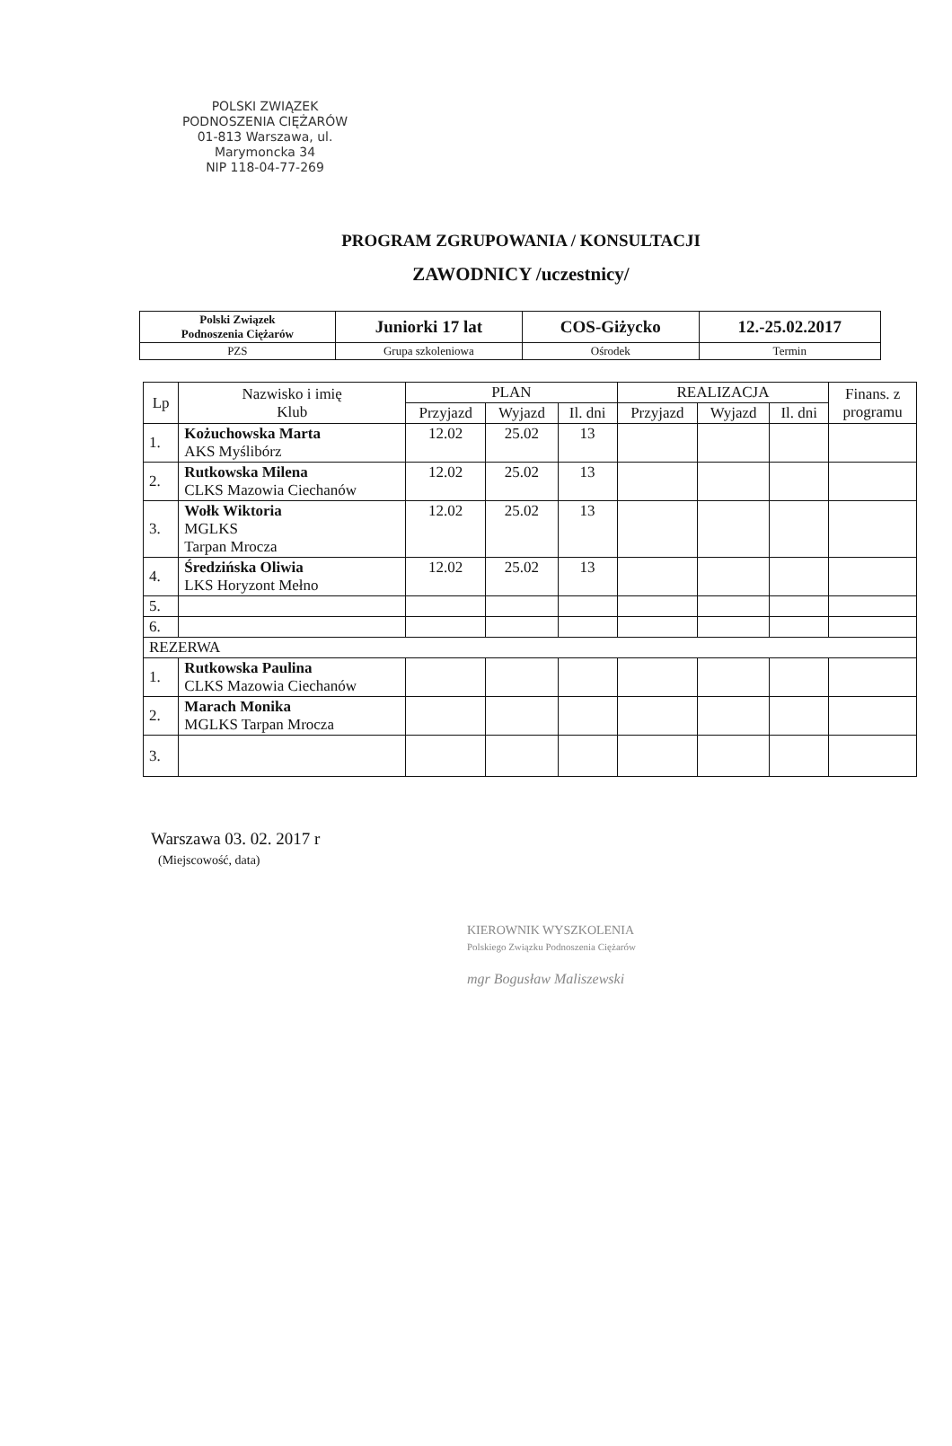POLSKI ZWIĄZEK
PODNOSZENIA CIĘŻARÓW
01-813 Warszawa, ul. Marymoncka 34
NIP 118-04-77-269
PROGRAM ZGRUPOWANIA / KONSULTACJI
ZAWODNICY /uczestnicy/
| Polski Związek Podnoszenia Ciężarów | Juniorki 17 lat | COS-Giżycko | 12.-25.02.2017 |
| PZS | Grupa szkoleniowa | Ośrodek | Termin |
| Lp | Nazwisko i imię Klub | PLAN | | | REALIZACJA | | | Finans. z programu |
| --- | --- | --- | --- | --- | --- | --- | --- | --- |
| | | Przyjazd | Wyjazd | Il. dni | Przyjazd | Wyjazd | Il. dni | |
| 1. | Kożuchowska Marta AKS Myślibórz | 12.02 | 25.02 | 13 | | | | |
| 2. | Rutkowska Milena CLKS Mazowia Ciechanów | 12.02 | 25.02 | 13 | | | | |
| 3. | Wołk Wiktoria MGLKS Tarpan Mrocza | 12.02 | 25.02 | 13 | | | | |
| 4. | Średzińska Oliwia LKS Horyzont Mełno | 12.02 | 25.02 | 13 | | | | |
| 5. | | | | | | | | |
| 6. | | | | | | | | |
| REZERWA | | | | | | | | |
| 1. | Rutkowska Paulina CLKS Mazowia Ciechanów | | | | | | | |
| 2. | Marach Monika MGLKS Tarpan Mrocza | | | | | | | |
| 3. | | | | | | | | |
Warszawa 03. 02. 2017 r
(Miejscowość, data)
KIEROWNIK WYSZKOLENIA
Polskiego Związku Podnoszenia Ciężarów
mgr Bogusław Maliszewski